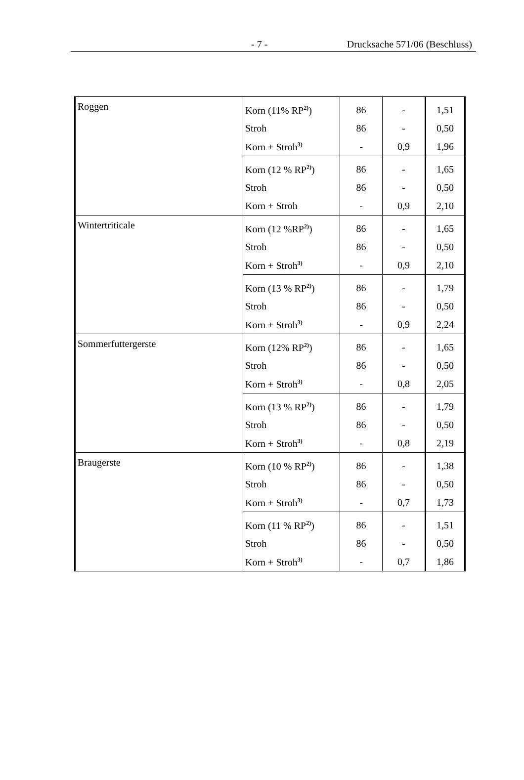- 7 - Drucksache 571/06 (Beschluss)
| Roggen | Korn (11% RP<sup>2)</sup>) | 86 | - | 1,51 |
| | Stroh | 86 | - | 0,50 |
| | Korn + Stroh<sup>3)</sup> | - | 0,9 | 1,96 |
| | Korn (12 % RP<sup>2)</sup>) | 86 | - | 1,65 |
| | Stroh | 86 | - | 0,50 |
| | Korn + Stroh | - | 0,9 | 2,10 |
| Wintertriticale | Korn (12 %RP<sup>2)</sup>) | 86 | - | 1,65 |
| | Stroh | 86 | - | 0,50 |
| | Korn + Stroh<sup>3)</sup> | - | 0,9 | 2,10 |
| | Korn (13 % RP<sup>2)</sup>) | 86 | - | 1,79 |
| | Stroh | 86 | - | 0,50 |
| | Korn + Stroh<sup>3)</sup> | - | 0,9 | 2,24 |
| Sommerfuttergerste | Korn (12% RP<sup>2)</sup>) | 86 | - | 1,65 |
| | Stroh | 86 | - | 0,50 |
| | Korn + Stroh<sup>3)</sup> | - | 0,8 | 2,05 |
| | Korn (13 % RP<sup>2)</sup>) | 86 | - | 1,79 |
| | Stroh | 86 | - | 0,50 |
| | Korn + Stroh<sup>3)</sup> | - | 0,8 | 2,19 |
| Braugerste | Korn (10 % RP<sup>2)</sup>) | 86 | - | 1,38 |
| | Stroh | 86 | - | 0,50 |
| | Korn + Stroh<sup>3)</sup> | - | 0,7 | 1,73 |
| | Korn (11 % RP<sup>2)</sup>) | 86 | - | 1,51 |
| | Stroh | 86 | - | 0,50 |
| | Korn + Stroh<sup>3)</sup> | - | 0,7 | 1,86 |